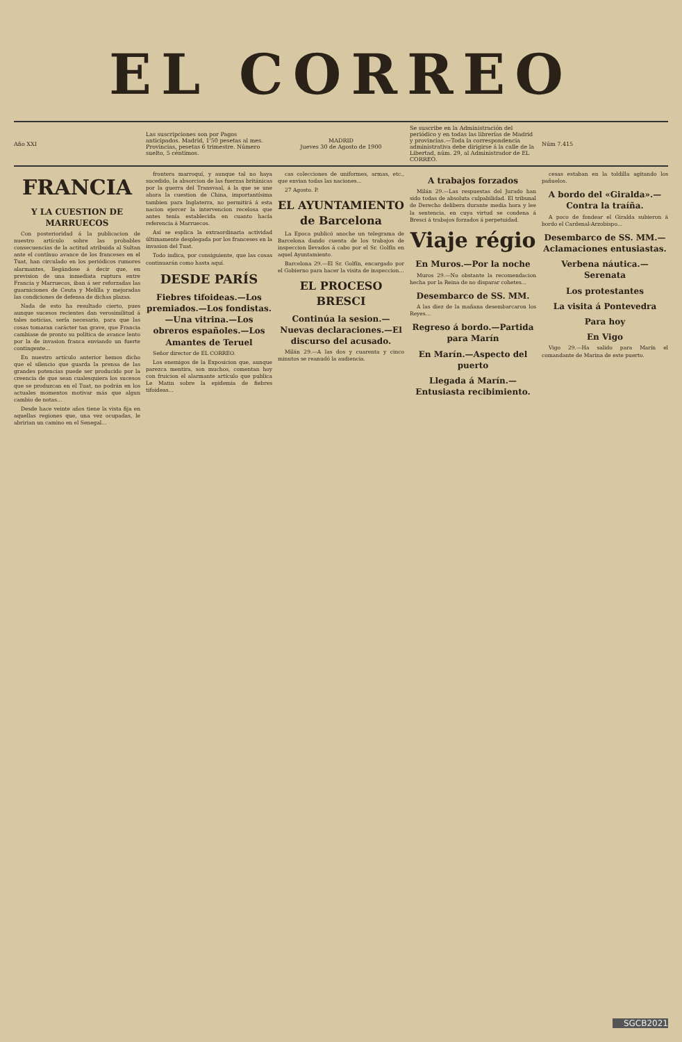EL CORREO
Año XXI
Las suscripciones son por Pagos anticipados. Madrid, 1'50 pesetas al mes. Provincias, pesetas 6 trimestre. Número suelto, 5 céntimos.
MADRID
Jueves 30 de Agosto de 1900
Se suscribe en la Administración del periódico y en todas las librerías de Madrid y provincias.—Toda la correspondencia administrativa debe dirigirse á la calle de la Libertad, núm. 29, al Administrador de EL CORREO.
Núm 7.415
FRANCIA
Y LA CUESTION DE MARRUECOS
Con posterioridad á la publicacion de nuestro artículo sobre las probables consecuencias de la actitud atribuida al Sultan ante el contínuo avance de los franceses en el Tuat, han circulado en los periódicos rumores alarmantes, llegándose á decir que, en prevision de una inmediata ruptura entre Francia y Marruecos, iban á ser reforzadas las guarniciones de Ceuta y Melilla y mejoradas las condiciones de defensa de dichas plazas.
Nada de esto ha resultado cierto, pues aunque sucesos recientes dan verosimilitud á tales noticias, sería necesario, para que las cosas tomaran carácter tan grave, que Francia cambiase de pronto su política de avance lento por la de invasion franca enviando un fuerte contingente...
En nuestro artículo anterior hemos dicho que el silencio que guarda la prensa de las grandes potencias puede ser producido por la creencia de que sean cualesquiera los sucesos que se produzcan en el Tuat, no podrán en los actuales momentos motivar más que algun cambio de notas...
Desde hace veinte años tiene la vista fija en aquellas regiones que, una vez ocupadas, le abririan un camino en el Senegal...
frontera marroquí, y aunque tal no haya sucedido, la absorcion de las fuerzas británicas por la guerra del Transvaal, á la que se une ahora la cuestion de China, importantísima tambien para Inglaterra, no permitirá á esta nacion ejercer la intervencion recelosa que antes tenía establecida en cuanto hacía referencia á Marruecos.
Así se esplica la extraordinaria actividad últimamente desplegada por los franceses en la invasion del Tuat.
Todo indica, por consiguiente, que las cosas continuarán como hasta aquí.
DESDE PARÍS
Fiebres tifoideas.—Los premiados.—Los fondistas.—Una vitrina.—Los obreros españoles.—Los Amantes de Teruel
Señor director de EL CORREO.
Los enemigos de la Exposicion que, aunque parezca mentira, son muchos, comentan hoy con fruicion el alarmante artículo que publica Le Matin sobre la epidemia de fiebres tifoideas...
cas colecciones de uniformes, armas, etc., que envian todas las naciones...
27 Agosto. P.
EL AYUNTAMIENTO de Barcelona
La Epoca publicó anoche un telegrama de Barcelona dando cuenta de los trabajos de inspeccion llevados á cabo por el Sr. Golfín en aquel Ayuntamiento.
Barcelona 29.—El Sr. Golfín, encargado por el Gobierno para hacer la visita de inspeccion...
EL PROCESO BRESCI
Continúa la sesion.—Nuevas declaraciones.—El discurso del acusado.
Milán 29.—A las dos y cuarenta y cinco minutos se reanudó la audiencia.
A trabajos forzados
Milán 29.—Las respuestas del Jurado han sido todas de absoluta culpabilidad. El tribunal de Derecho delibera durante media hora y lee la sentencia, en cuya virtud se condena á Bresci á trabajos forzados á perpetuidad.
Viaje régio
En Muros.—Por la noche
Muros 29.—No obstante la recomendacion hecha por la Reina de no disparar cohetes...
Desembarco de SS. MM.
A las diez de la mañana desembarcaron los Reyes...
Regreso á bordo.—Partida para Marín
En Marín.—Aspecto del puerto
Llegada á Marín.—Entusiasta recibimiento.
cesas estaban en la toldilla agitando los pañuelos.
A bordo del «Giralda».—Contra la traíña.
A poco de fondear el Giralda subieron á bordo el Cardenal-Arzobispo...
Desembarco de SS. MM.—Aclamaciones entusiastas.
Verbena náutica.—Serenata
Los protestantes
La visita á Pontevedra
Para hoy
En Vigo
Vigo 29.—Ha salido para Marín el comandante de Marina de este puerto.
SGCB2021